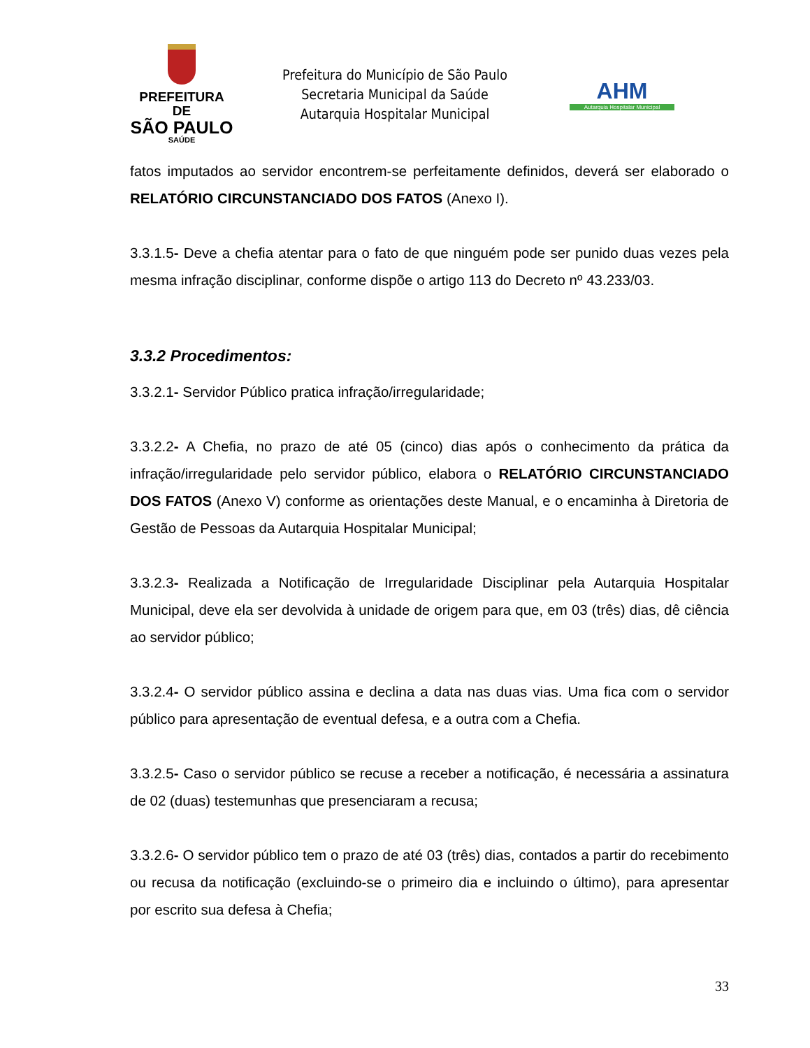PREFEITURA DE
SÃO PAULO
SAÚDE
Prefeitura do Município de São Paulo
Secretaria Municipal da Saúde
Autarquia Hospitalar Municipal
AHM
Autarquia Hospitalar Municipal
fatos imputados ao servidor encontrem-se perfeitamente definidos, deverá ser elaborado o RELATÓRIO CIRCUNSTANCIADO DOS FATOS (Anexo I).
3.3.1.5- Deve a chefia atentar para o fato de que ninguém pode ser punido duas vezes pela mesma infração disciplinar, conforme dispõe o artigo 113 do Decreto nº 43.233/03.
3.3.2 Procedimentos:
3.3.2.1- Servidor Público pratica infração/irregularidade;
3.3.2.2- A Chefia, no prazo de até 05 (cinco) dias após o conhecimento da prática da infração/irregularidade pelo servidor público, elabora o RELATÓRIO CIRCUNSTANCIADO DOS FATOS (Anexo V) conforme as orientações deste Manual, e o encaminha à Diretoria de Gestão de Pessoas da Autarquia Hospitalar Municipal;
3.3.2.3- Realizada a Notificação de Irregularidade Disciplinar pela Autarquia Hospitalar Municipal, deve ela ser devolvida à unidade de origem para que, em 03 (três) dias, dê ciência ao servidor público;
3.3.2.4- O servidor público assina e declina a data nas duas vias. Uma fica com o servidor público para apresentação de eventual defesa, e a outra com a Chefia.
3.3.2.5- Caso o servidor público se recuse a receber a notificação, é necessária a assinatura de 02 (duas) testemunhas que presenciaram a recusa;
3.3.2.6- O servidor público tem o prazo de até 03 (três) dias, contados a partir do recebimento ou recusa da notificação (excluindo-se o primeiro dia e incluindo o último), para apresentar por escrito sua defesa à Chefia;
33